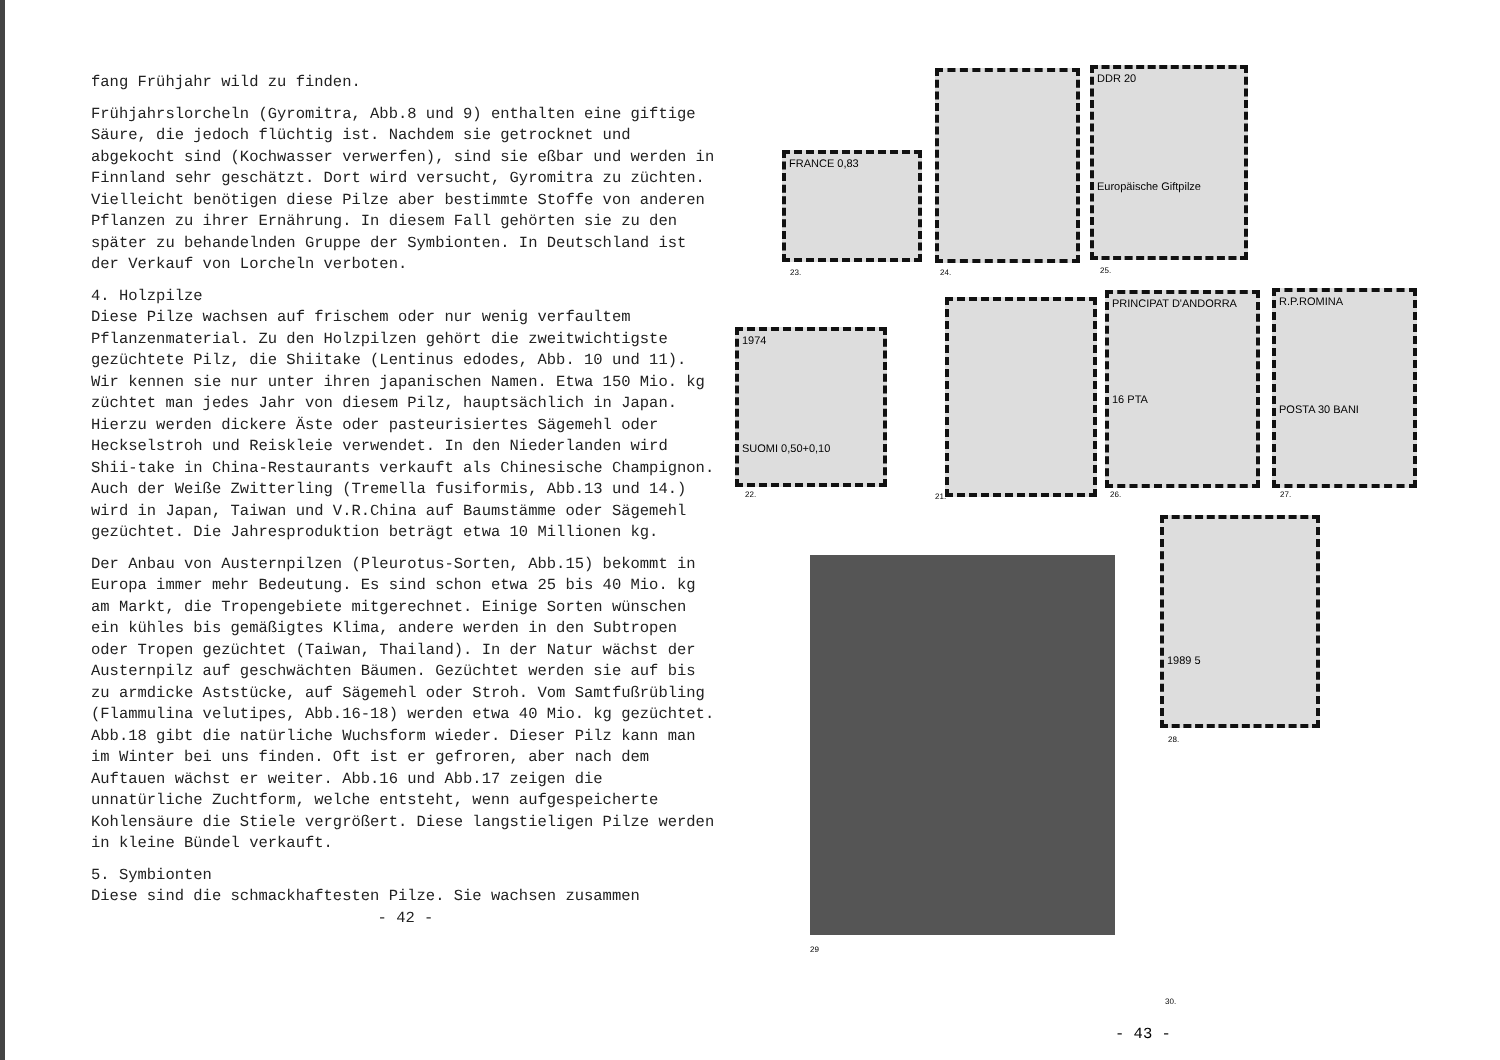fang Frühjahr wild zu finden.
Frühjahrslorcheln (Gyromitra, Abb.8 und 9) enthalten eine giftige Säure, die jedoch flüchtig ist. Nachdem sie getrocknet und abgekocht sind (Kochwasser verwerfen), sind sie eßbar und werden in Finnland sehr geschätzt. Dort wird versucht, Gyromitra zu züchten. Vielleicht benötigen diese Pilze aber bestimmte Stoffe von anderen Pflanzen zu ihrer Ernährung. In diesem Fall gehörten sie zu den später zu behandelnden Gruppe der Symbionten. In Deutschland ist der Verkauf von Lorcheln verboten.
4. Holzpilze
Diese Pilze wachsen auf frischem oder nur wenig verfaultem Pflanzenmaterial. Zu den Holzpilzen gehört die zweitwichtigste gezüchtete Pilz, die Shiitake (Lentinus edodes, Abb. 10 und 11). Wir kennen sie nur unter ihren japanischen Namen. Etwa 150 Mio. kg züchtet man jedes Jahr von diesem Pilz, hauptsächlich in Japan. Hierzu werden dickere Äste oder pasteurisiertes Sägemehl oder Heckselstroh und Reiskleie verwendet. In den Niederlanden wird Shii-take in China-Restaurants verkauft als Chinesische Champignon. Auch der Weiße Zwitterling (Tremella fusiformis, Abb.13 und 14.) wird in Japan, Taiwan und V.R.China auf Baumstämme oder Sägemehl gezüchtet. Die Jahresproduktion beträgt etwa 10 Millionen kg.
Der Anbau von Austernpilzen (Pleurotus-Sorten, Abb.15) bekommt in Europa immer mehr Bedeutung. Es sind schon etwa 25 bis 40 Mio. kg am Markt, die Tropengebiete mitgerechnet. Einige Sorten wünschen ein kühles bis gemäßigtes Klima, andere werden in den Subtropen oder Tropen gezüchtet (Taiwan, Thailand). In der Natur wächst der Austernpilz auf geschwächten Bäumen. Gezüchtet werden sie auf bis zu armdicke Aststücke, auf Sägemehl oder Stroh. Vom Samtfußrübling (Flammulina velutipes, Abb.16-18) werden etwa 40 Mio. kg gezüchtet. Abb.18 gibt die natürliche Wuchsform wieder. Dieser Pilz kann man im Winter bei uns finden. Oft ist er gefroren, aber nach dem Auftauen wächst er weiter. Abb.16 und Abb.17 zeigen die unnatürliche Zuchtform, welche entsteht, wenn aufgespeicherte Kohlensäure die Stiele vergrößert. Diese langstieligen Pilze werden in kleine Bündel verkauft.
5. Symbionten
Diese sind die schmackhaftesten Pilze. Sie wachsen zusammen
- 42 -
FRANCE 0,83
23. 24.
DDR 20
Europäische Giftpilze
25.
1974
SUOMI 0,50+0,10
22. 21.
PRINCIPAT D'ANDORRA
16 PTA
26.
R.P.ROMINA
POSTA 30 BANI
27.
1989 5
28.
29
30.
- 43 -